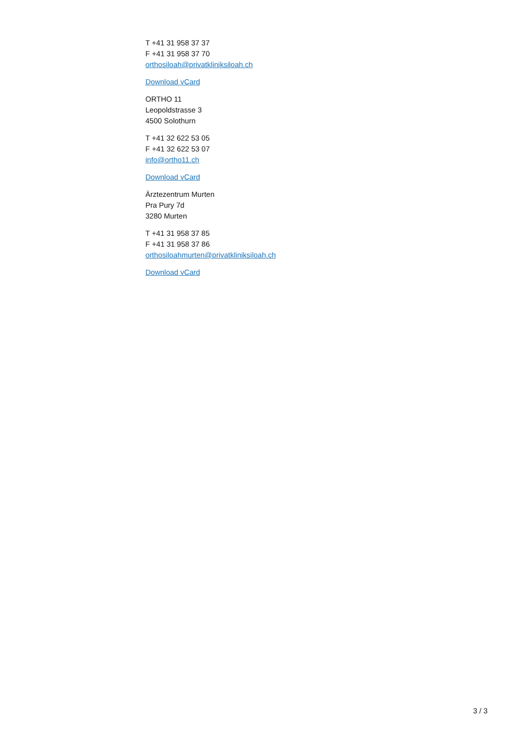T +41 31 958 37 37
F +41 31 958 37 70
orthosiloah@privatkliniksiloah.ch
Download vCard
ORTHO 11
Leopoldstrasse 3
4500 Solothurn
T +41 32 622 53 05
F +41 32 622 53 07
info@ortho11.ch
Download vCard
Ärztezentrum Murten
Pra Pury 7d
3280 Murten
T +41 31 958 37 85
F +41 31 958 37 86
orthosiloahmurten@privatkliniksiloah.ch
Download vCard
3 / 3